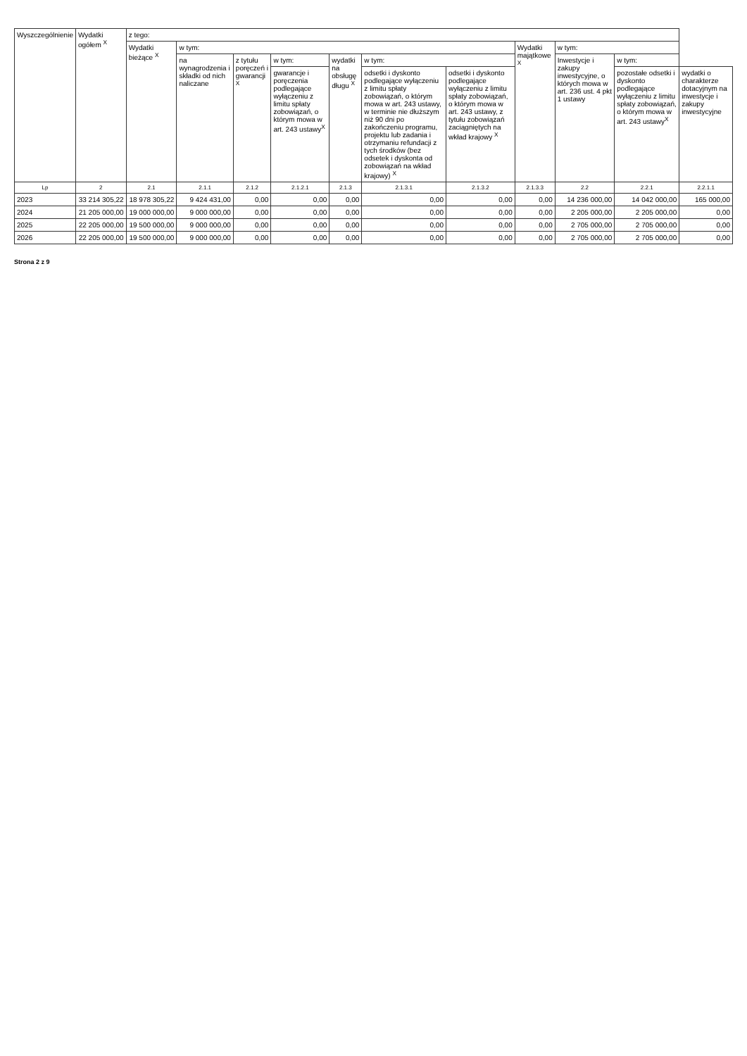| Wyszczególnienie | Wydatki ogółem <sup>X</sup> | z tego: | | | | | | | | | | |
| --- | --- | --- | --- | --- | --- | --- | --- | --- | --- | --- | --- | --- |
| | | Wydatki bieżące <sup>X</sup> | w tym: | | | | | | Wydatki majątkowe <sup>X</sup> | w tym: | | |
| | | | na wynagrodzenia i składki od nich naliczane | z tytułu poręczeń i gwarancji <sup>X</sup> | w tym: | wydatki na obsługę długu <sup>X</sup> | w tym: | | | Inwestycje i zakupy inwestycyjne, o których mowa w art. 236 ust. 4 pkt 1 ustawy | w tym: | |
| | | | | | gwarancje i poręczenia podlegające wyłączeniu z limitu spłaty zobowiązań, o którym mowa w art. 243 ustawy<sup>X</sup> | | odsetki i dyskonto podlegające wyłączeniu z limitu spłaty zobowiązań, o którym mowa w art. 243 ustawy, w terminie nie dłuższym niż 90 dni po zakończeniu programu, projektu lub zadania i otrzymaniu refundacji z tych środków (bez odsetek i dyskonta od zobowiązań na wkład krajowy) <sup>X</sup> | odsetki i dyskonto podlegające wyłączeniu z limitu spłaty zobowiązań, o którym mowa w art. 243 ustawy, z tytułu zobowiązań zaciągniętych na wkład krajowy <sup>X</sup> | | | pozostałe odsetki i dyskonto podlegające wyłączeniu z limitu spłaty zobowiązań, o którym mowa w art. 243 ustawy<sup>X</sup> | wydatki o charakterze dotacyjnym na inwestycje i zakupy inwestycyjne |
| Lp | 2 | 2.1 | 2.1.1 | 2.1.2 | 2.1.2.1 | 2.1.3 | 2.1.3.1 | 2.1.3.2 | 2.1.3.3 | 2.2 | 2.2.1 | 2.2.1.1 |
| 2023 | 33 214 305,22 | 18 978 305,22 | 9 424 431,00 | 0,00 | 0,00 | 0,00 | 0,00 | 0,00 | 0,00 | 14 236 000,00 | 14 042 000,00 | 165 000,00 |
| 2024 | 21 205 000,00 | 19 000 000,00 | 9 000 000,00 | 0,00 | 0,00 | 0,00 | 0,00 | 0,00 | 0,00 | 2 205 000,00 | 2 205 000,00 | 0,00 |
| 2025 | 22 205 000,00 | 19 500 000,00 | 9 000 000,00 | 0,00 | 0,00 | 0,00 | 0,00 | 0,00 | 0,00 | 2 705 000,00 | 2 705 000,00 | 0,00 |
| 2026 | 22 205 000,00 | 19 500 000,00 | 9 000 000,00 | 0,00 | 0,00 | 0,00 | 0,00 | 0,00 | 0,00 | 2 705 000,00 | 2 705 000,00 | 0,00 |
Strona 2 z 9